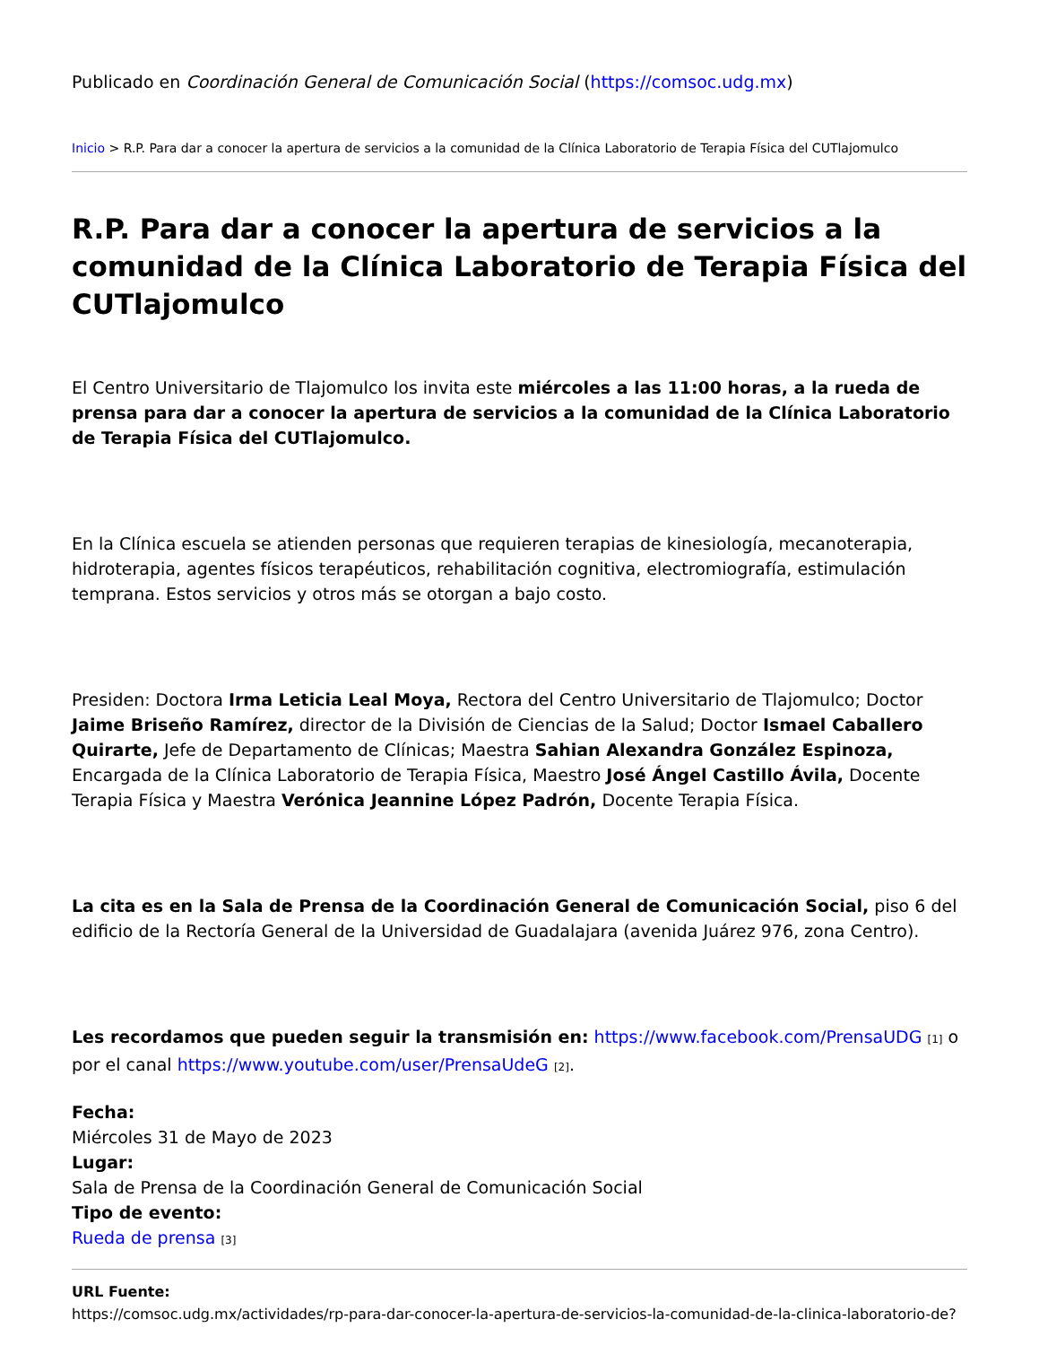Publicado en Coordinación General de Comunicación Social (https://comsoc.udg.mx)
Inicio > R.P. Para dar a conocer la apertura de servicios a la comunidad de la Clínica Laboratorio de Terapia Física del CUTlajomulco
R.P. Para dar a conocer la apertura de servicios a la comunidad de la Clínica Laboratorio de Terapia Física del CUTlajomulco
El Centro Universitario de Tlajomulco los invita este miércoles a las 11:00 horas, a la rueda de prensa para dar a conocer la apertura de servicios a la comunidad de la Clínica Laboratorio de Terapia Física del CUTlajomulco.
En la Clínica escuela se atienden personas que requieren terapias de kinesiología, mecanoterapia, hidroterapia, agentes físicos terapéuticos, rehabilitación cognitiva, electromiografía, estimulación temprana. Estos servicios y otros más se otorgan a bajo costo.
Presiden: Doctora Irma Leticia Leal Moya, Rectora del Centro Universitario de Tlajomulco; Doctor Jaime Briseño Ramírez, director de la División de Ciencias de la Salud; Doctor Ismael Caballero Quirarte, Jefe de Departamento de Clínicas; Maestra Sahian Alexandra González Espinoza, Encargada de la Clínica Laboratorio de Terapia Física, Maestro José Ángel Castillo Ávila, Docente Terapia Física y Maestra Verónica Jeannine López Padrón, Docente Terapia Física.
La cita es en la Sala de Prensa de la Coordinación General de Comunicación Social, piso 6 del edificio de la Rectoría General de la Universidad de Guadalajara (avenida Juárez 976, zona Centro).
Les recordamos que pueden seguir la transmisión en: https://www.facebook.com/PrensaUDG [1] o por el canal https://www.youtube.com/user/PrensaUdeG [2].
Fecha:
Miércoles 31 de Mayo de 2023
Lugar:
Sala de Prensa de la Coordinación General de Comunicación Social
Tipo de evento:
Rueda de prensa [3]
URL Fuente:
https://comsoc.udg.mx/actividades/rp-para-dar-conocer-la-apertura-de-servicios-la-comunidad-de-la-clinica-laboratorio-de?